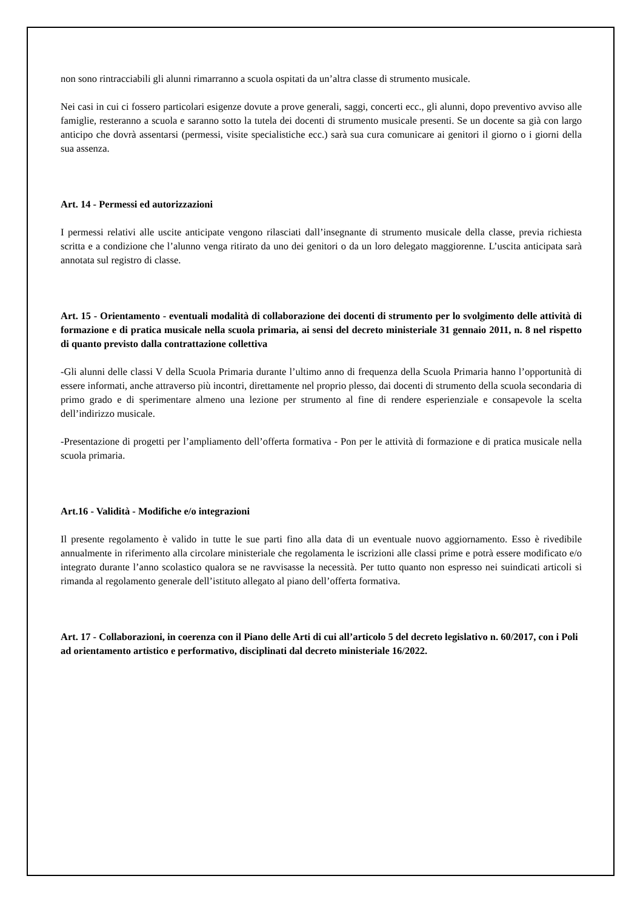non sono rintracciabili gli alunni rimarranno a scuola ospitati da un’altra classe di strumento musicale.
Nei casi in cui ci fossero particolari esigenze dovute a prove generali, saggi, concerti ecc., gli alunni, dopo preventivo avviso alle famiglie, resteranno a scuola e saranno sotto la tutela dei docenti di strumento musicale presenti. Se un docente sa già con largo anticipo che dovrà assentarsi (permessi, visite specialistiche ecc.) sarà sua cura comunicare ai genitori il giorno o i giorni della sua assenza.
Art. 14 - Permessi ed autorizzazioni
I permessi relativi alle uscite anticipate vengono rilasciati dall’insegnante di strumento musicale della classe, previa richiesta scritta e a condizione che l’alunno venga ritirato da uno dei genitori o da un loro delegato maggiorenne. L’uscita anticipata sarà annotata sul registro di classe.
Art. 15 - Orientamento - eventuali modalità di collaborazione dei docenti di strumento per lo svolgimento delle attività di formazione e di pratica musicale nella scuola primaria, ai sensi del decreto ministeriale 31 gennaio 2011, n. 8 nel rispetto di quanto previsto dalla contrattazione collettiva
-Gli alunni delle classi V della Scuola Primaria durante l’ultimo anno di frequenza della Scuola Primaria hanno l’opportunità di essere informati, anche attraverso più incontri, direttamente nel proprio plesso, dai docenti di strumento della scuola secondaria di primo grado e di sperimentare almeno una lezione per strumento al fine di rendere esperienziale e consapevole la scelta dell’indirizzo musicale.
-Presentazione di progetti per l’ampliamento dell’offerta formativa - Pon per le attività di formazione e di pratica musicale nella scuola primaria.
Art.16 - Validità - Modifiche e/o integrazioni
Il presente regolamento è valido in tutte le sue parti fino alla data di un eventuale nuovo aggiornamento. Esso è rivedibile annualmente in riferimento alla circolare ministeriale che regolamenta le iscrizioni alle classi prime e potrà essere modificato e/o integrato durante l’anno scolastico qualora se ne ravvisasse la necessità. Per tutto quanto non espresso nei suindicati articoli si rimanda al regolamento generale dell’istituto allegato al piano dell’offerta formativa.
Art. 17 - Collaborazioni, in coerenza con il Piano delle Arti di cui all’articolo 5 del decreto legislativo n. 60/2017, con i Poli ad orientamento artistico e performativo, disciplinati dal decreto ministeriale 16/2022.